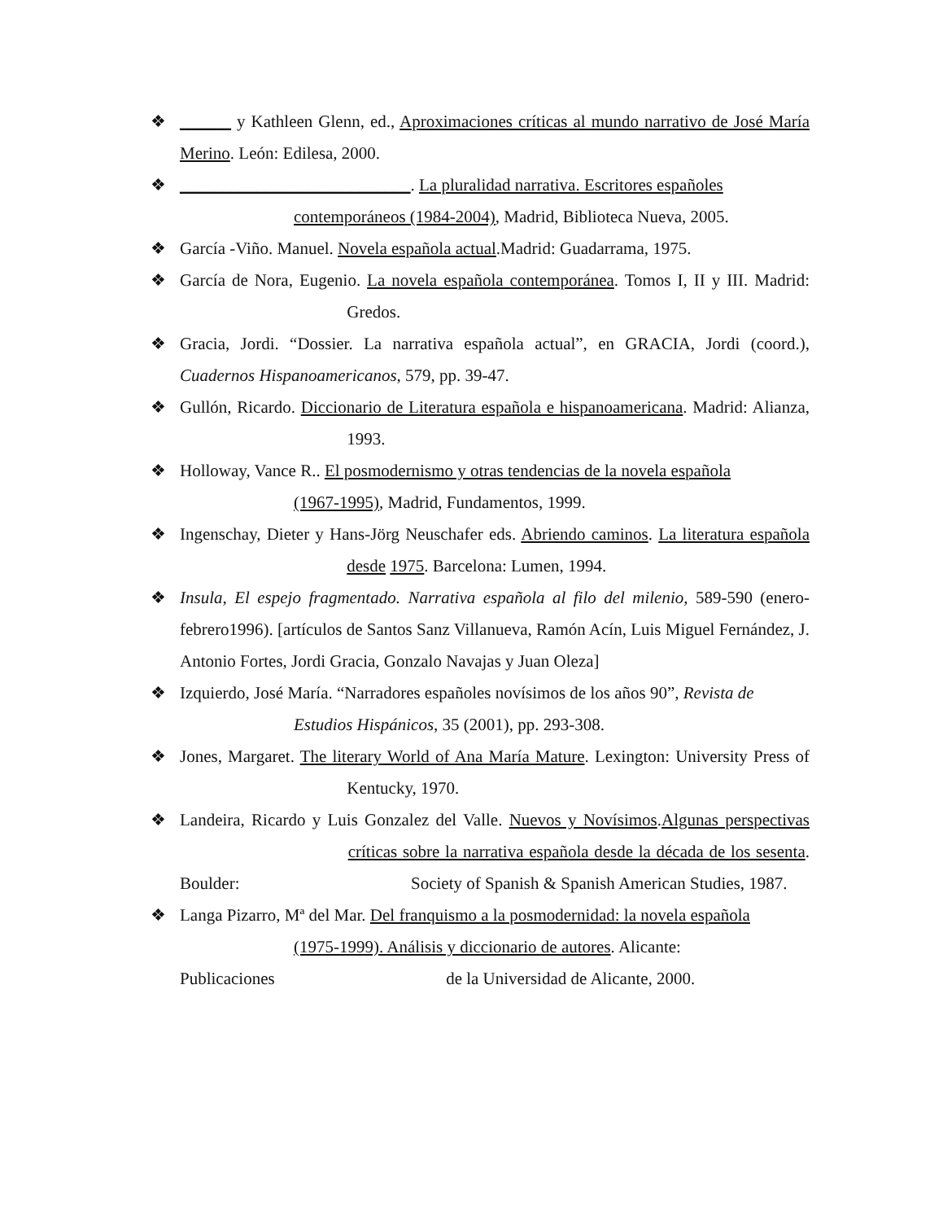❖ ______ y Kathleen Glenn, ed., Aproximaciones críticas al mundo narrativo de José María Merino. León: Edilesa, 2000.
❖ ___________________________. La pluralidad narrativa. Escritores españoles
contemporáneos (1984-2004), Madrid, Biblioteca Nueva, 2005.
❖ García -Viño. Manuel. Novela española actual.Madrid: Guadarrama, 1975.
❖ García de Nora, Eugenio. La novela española contemporánea. Tomos I, II y III. Madrid: Gredos.
❖ Gracia, Jordi. “Dossier. La narrativa española actual”, en GRACIA, Jordi (coord.), Cuadernos Hispanoamericanos, 579, pp. 39-47.
❖ Gullón, Ricardo. Diccionario de Literatura española e hispanoamericana. Madrid: Alianza, 1993.
❖ Holloway, Vance R.. El posmodernismo y otras tendencias de la novela española
(1967-1995), Madrid, Fundamentos, 1999.
❖ Ingenschay, Dieter y Hans-Jörg Neuschafer eds. Abriendo caminos. La literatura española desde 1975. Barcelona: Lumen, 1994.
❖ Insula, El espejo fragmentado. Narrativa española al filo del milenio, 589-590 (enero-febrero1996). [artículos de Santos Sanz Villanueva, Ramón Acín, Luis Miguel Fernández, J. Antonio Fortes, Jordi Gracia, Gonzalo Navajas y Juan Oleza]
❖ Izquierdo, José María. “Narradores españoles novísimos de los años 90”, Revista de
Estudios Hispánicos, 35 (2001), pp. 293-308.
❖ Jones, Margaret. The literary World of Ana María Mature. Lexington: University Press of Kentucky, 1970.
❖ Landeira, Ricardo y Luis Gonzalez del Valle. Nuevos y Novísimos.Algunas perspectivas críticas sobre la narrativa española desde la década de los sesenta. Boulder: Society of Spanish & Spanish American Studies, 1987.
❖ Langa Pizarro, Mª del Mar. Del franquismo a la posmodernidad: la novela española
(1975-1999). Análisis y diccionario de autores. Alicante:
Publicaciones de la Universidad de Alicante, 2000.